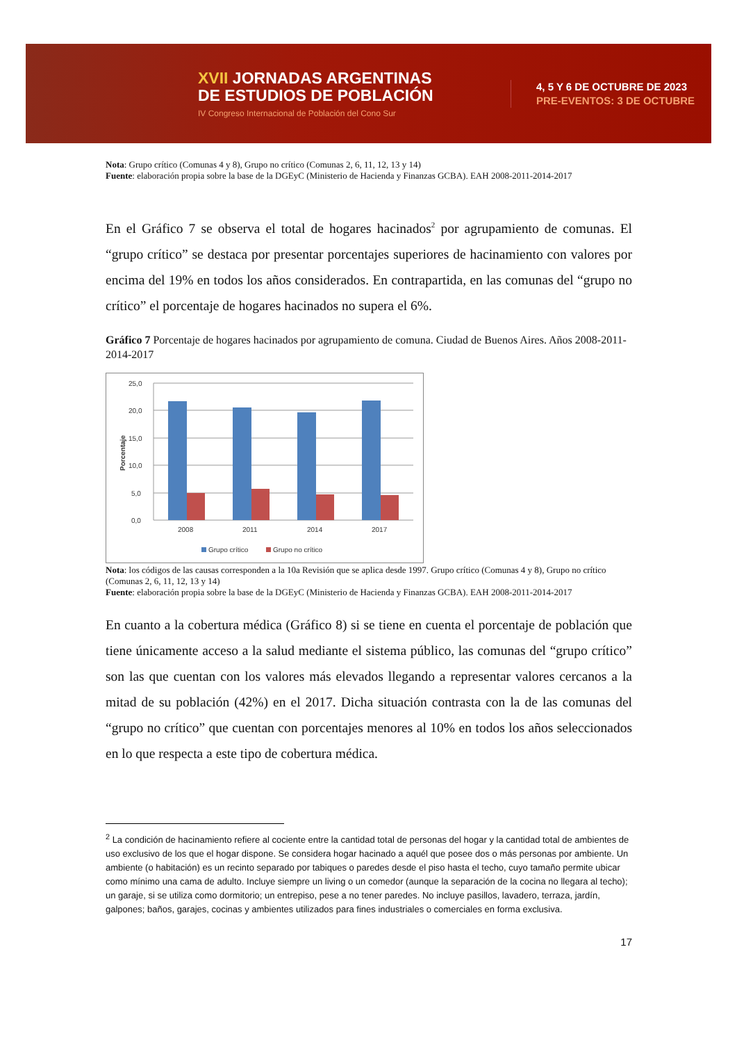XVII JORNADAS ARGENTINAS
DE ESTUDIOS DE POBLACIÓN
IV Congreso Internacional de Población del Cono Sur
4, 5 Y 6 DE OCTUBRE DE 2023
PRE-EVENTOS: 3 DE OCTUBRE
Nota: Grupo crítico (Comunas 4 y 8), Grupo no crítico (Comunas 2, 6, 11, 12, 13 y 14)
Fuente: elaboración propia sobre la base de la DGEyC (Ministerio de Hacienda y Finanzas GCBA). EAH 2008-2011-2014-2017
En el Gráfico 7 se observa el total de hogares hacinados<sup>2</sup> por agrupamiento de comunas. El “grupo crítico” se destaca por presentar porcentajes superiores de hacinamiento con valores por encima del 19% en todos los años considerados. En contrapartida, en las comunas del “grupo no crítico” el porcentaje de hogares hacinados no supera el 6%.
Gráfico 7 Porcentaje de hogares hacinados por agrupamiento de comuna. Ciudad de Buenos Aires. Años 2008-2011-2014-2017
25,0
20,0
15,0
10,0
5,0
0,0
Porcentaje
2008
2011
2014
2017
Grupo crítico
Grupo no crítico
Nota: los códigos de las causas corresponden a la 10a Revisión que se aplica desde 1997. Grupo crítico (Comunas 4 y 8), Grupo no crítico (Comunas 2, 6, 11, 12, 13 y 14)
Fuente: elaboración propia sobre la base de la DGEyC (Ministerio de Hacienda y Finanzas GCBA). EAH 2008-2011-2014-2017
En cuanto a la cobertura médica (Gráfico 8) si se tiene en cuenta el porcentaje de población que tiene únicamente acceso a la salud mediante el sistema público, las comunas del “grupo crítico” son las que cuentan con los valores más elevados llegando a representar valores cercanos a la mitad de su población (42%) en el 2017. Dicha situación contrasta con la de las comunas del “grupo no crítico” que cuentan con porcentajes menores al 10% en todos los años seleccionados en lo que respecta a este tipo de cobertura médica.
<sup>2</sup> La condición de hacinamiento refiere al cociente entre la cantidad total de personas del hogar y la cantidad total de ambientes de uso exclusivo de los que el hogar dispone. Se considera hogar hacinado a aquél que posee dos o más personas por ambiente. Un ambiente (o habitación) es un recinto separado por tabiques o paredes desde el piso hasta el techo, cuyo tamaño permite ubicar como mínimo una cama de adulto. Incluye siempre un living o un comedor (aunque la separación de la cocina no llegara al techo); un garaje, si se utiliza como dormitorio; un entrepiso, pese a no tener paredes. No incluye pasillos, lavadero, terraza, jardín, galpones; baños, garajes, cocinas y ambientes utilizados para fines industriales o comerciales en forma exclusiva.
17